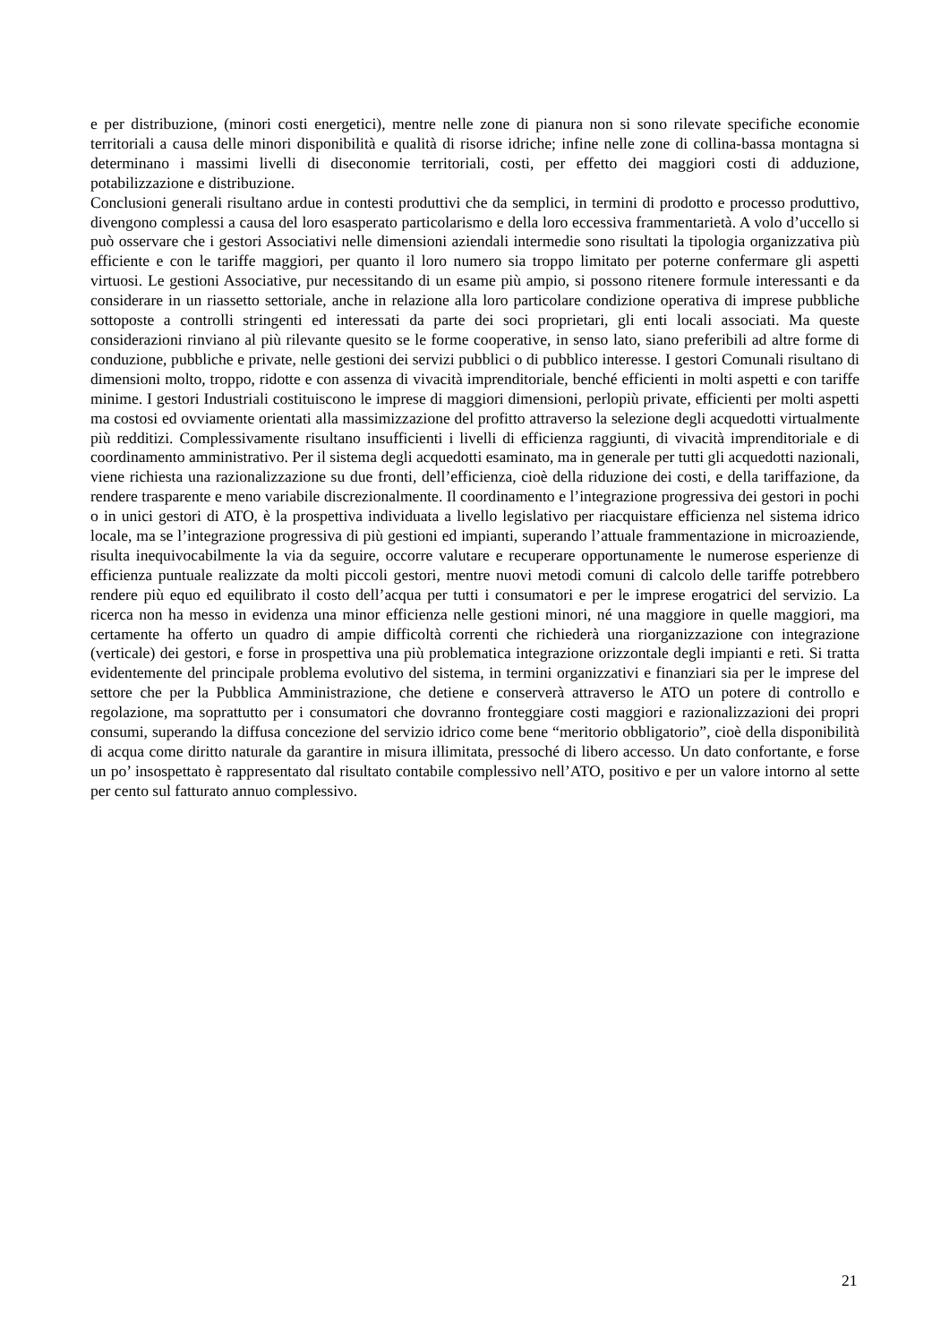e per distribuzione, (minori costi energetici), mentre nelle zone di pianura non si sono rilevate specifiche economie territoriali a causa delle minori disponibilità e qualità di risorse idriche; infine nelle zone di collina-bassa montagna si determinano i massimi livelli di diseconomie territoriali, costi, per effetto dei maggiori costi di adduzione, potabilizzazione e distribuzione.
Conclusioni generali risultano ardue in contesti produttivi che da semplici, in termini di prodotto e processo produttivo, divengono complessi a causa del loro esasperato particolarismo e della loro eccessiva frammentarietà. A volo d’uccello si può osservare che i gestori Associativi nelle dimensioni aziendali intermedie sono risultati la tipologia organizzativa più efficiente e con le tariffe maggiori, per quanto il loro numero sia troppo limitato per poterne confermare gli aspetti virtuosi. Le gestioni Associative, pur necessitando di un esame più ampio, si possono ritenere formule interessanti e da considerare in un riassetto settoriale, anche in relazione alla loro particolare condizione operativa di imprese pubbliche sottoposte a controlli stringenti ed interessati da parte dei soci proprietari, gli enti locali associati. Ma queste considerazioni rinviano al più rilevante quesito se le forme cooperative, in senso lato, siano preferibili ad altre forme di conduzione, pubbliche e private, nelle gestioni dei servizi pubblici o di pubblico interesse. I gestori Comunali risultano di dimensioni molto, troppo, ridotte e con assenza di vivacità imprenditoriale, benché efficienti in molti aspetti e con tariffe minime. I gestori Industriali costituiscono le imprese di maggiori dimensioni, perlopiù private, efficienti per molti aspetti ma costosi ed ovviamente orientati alla massimizzazione del profitto attraverso la selezione degli acquedotti virtualmente più redditizi. Complessivamente risultano insufficienti i livelli di efficienza raggiunti, di vivacità imprenditoriale e di coordinamento amministrativo. Per il sistema degli acquedotti esaminato, ma in generale per tutti gli acquedotti nazionali, viene richiesta una razionalizzazione su due fronti, dell’efficienza, cioè della riduzione dei costi, e della tariffazione, da rendere trasparente e meno variabile discrezionalmente. Il coordinamento e l’integrazione progressiva dei gestori in pochi o in unici gestori di ATO, è la prospettiva individuata a livello legislativo per riacquistare efficienza nel sistema idrico locale, ma se l’integrazione progressiva di più gestioni ed impianti, superando l’attuale frammentazione in microaziende, risulta inequivocabilmente la via da seguire, occorre valutare e recuperare opportunamente le numerose esperienze di efficienza puntuale realizzate da molti piccoli gestori, mentre nuovi metodi comuni di calcolo delle tariffe potrebbero rendere più equo ed equilibrato il costo dell’acqua per tutti i consumatori e per le imprese erogatrici del servizio. La ricerca non ha messo in evidenza una minor efficienza nelle gestioni minori, né una maggiore in quelle maggiori, ma certamente ha offerto un quadro di ampie difficoltà correnti che richiederà una riorganizzazione con integrazione (verticale) dei gestori, e forse in prospettiva una più problematica integrazione orizzontale degli impianti e reti. Si tratta evidentemente del principale problema evolutivo del sistema, in termini organizzativi e finanziari sia per le imprese del settore che per la Pubblica Amministrazione, che detiene e conserverà attraverso le ATO un potere di controllo e regolazione, ma soprattutto per i consumatori che dovranno fronteggiare costi maggiori e razionalizzazioni dei propri consumi, superando la diffusa concezione del servizio idrico come bene “meritorio obbligatorio”, cioè della disponibilità di acqua come diritto naturale da garantire in misura illimitata, pressoché di libero accesso. Un dato confortante, e forse un po’ insospettato è rappresentato dal risultato contabile complessivo nell’ATO, positivo e per un valore intorno al sette per cento sul fatturato annuo complessivo.
21